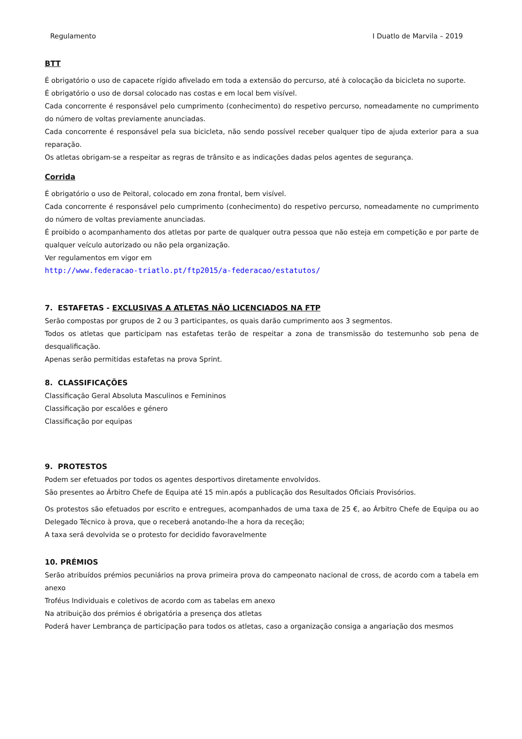Regulamento I Duatlo de Marvila – 2019
BTT
É obrigatório o uso de capacete rígido afivelado em toda a extensão do percurso, até à colocação da bicicleta no suporte.
É obrigatório o uso de dorsal colocado nas costas e em local bem visível.
Cada concorrente é responsável pelo cumprimento (conhecimento) do respetivo percurso, nomeadamente no cumprimento do número de voltas previamente anunciadas.
Cada concorrente é responsável pela sua bicicleta, não sendo possível receber qualquer tipo de ajuda exterior para a sua reparação.
Os atletas obrigam-se a respeitar as regras de trânsito e as indicações dadas pelos agentes de segurança.
Corrida
É obrigatório o uso de Peitoral, colocado em zona frontal, bem visível.
Cada concorrente é responsável pelo cumprimento (conhecimento) do respetivo percurso, nomeadamente no cumprimento do número de voltas previamente anunciadas.
É proibido o acompanhamento dos atletas por parte de qualquer outra pessoa que não esteja em competição e por parte de qualquer veículo autorizado ou não pela organização.
Ver regulamentos em vigor em
http://www.federacao-triatlo.pt/ftp2015/a-federacao/estatutos/
7. ESTAFETAS - EXCLUSIVAS A ATLETAS NÃO LICENCIADOS NA FTP
Serão compostas por grupos de 2 ou 3 participantes, os quais darão cumprimento aos 3 segmentos.
Todos os atletas que participam nas estafetas terão de respeitar a zona de transmissão do testemunho sob pena de desqualificação.
Apenas serão permitidas estafetas na prova Sprint.
8. CLASSIFICAÇÕES
Classificação Geral Absoluta Masculinos e Femininos
Classificação por escalões e género
Classificação por equipas
9. PROTESTOS
Podem ser efetuados por todos os agentes desportivos diretamente envolvidos.
São presentes ao Árbitro Chefe de Equipa até 15 min.após a publicação dos Resultados Oficiais Provisórios.
Os protestos são efetuados por escrito e entregues, acompanhados de uma taxa de 25 €, ao Árbitro Chefe de Equipa ou ao Delegado Técnico à prova, que o receberá anotando-lhe a hora da receção;
A taxa será devolvida se o protesto for decidido favoravelmente
10. PRÉMIOS
Serão atribuídos prémios pecuniários na prova primeira prova do campeonato nacional de cross, de acordo com a tabela em anexo
Troféus Individuais e coletivos de acordo com as tabelas em anexo
Na atribuição dos prémios é obrigatória a presença dos atletas
Poderá haver Lembrança de participação para todos os atletas, caso a organização consiga a angariação dos mesmos